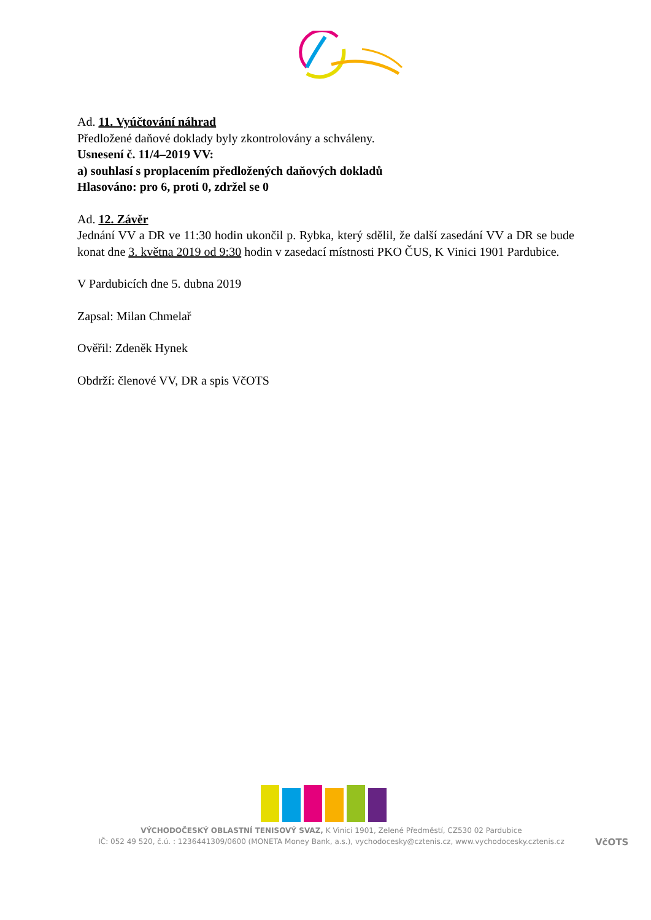Ad. 11. Vyúčtování náhrad
Předložené daňové doklady byly zkontrolovány a schváleny.
Usnesení č. 11/4–2019 VV:
a) souhlasí s proplacením předložených daňových dokladů
Hlasováno: pro 6, proti 0, zdržel se 0
Ad. 12. Závěr
Jednání VV a DR ve 11:30 hodin ukončil p. Rybka, který sdělil, že další zasedání VV a DR se bude konat dne 3. května 2019 od 9:30 hodin v zasedací místnosti PKO ČUS, K Vinici 1901 Pardubice.
V Pardubicích dne 5. dubna 2019
Zapsal: Milan Chmelař
Ověřil: Zdeněk Hynek
Obdrží: členové VV, DR a spis VčOTS
VÝCHODOČESKÝ OBLASTNÍ TENISOVÝ SVAZ, K Vinici 1901, Zelené Předměstí, CZ530 02 Pardubice
IČ: 052 49 520, č.ú. : 1236441309/0600 (MONETA Money Bank, a.s.), vychodocesky@cztenis.cz, www.vychodocesky.cztenis.cz
VčOTS